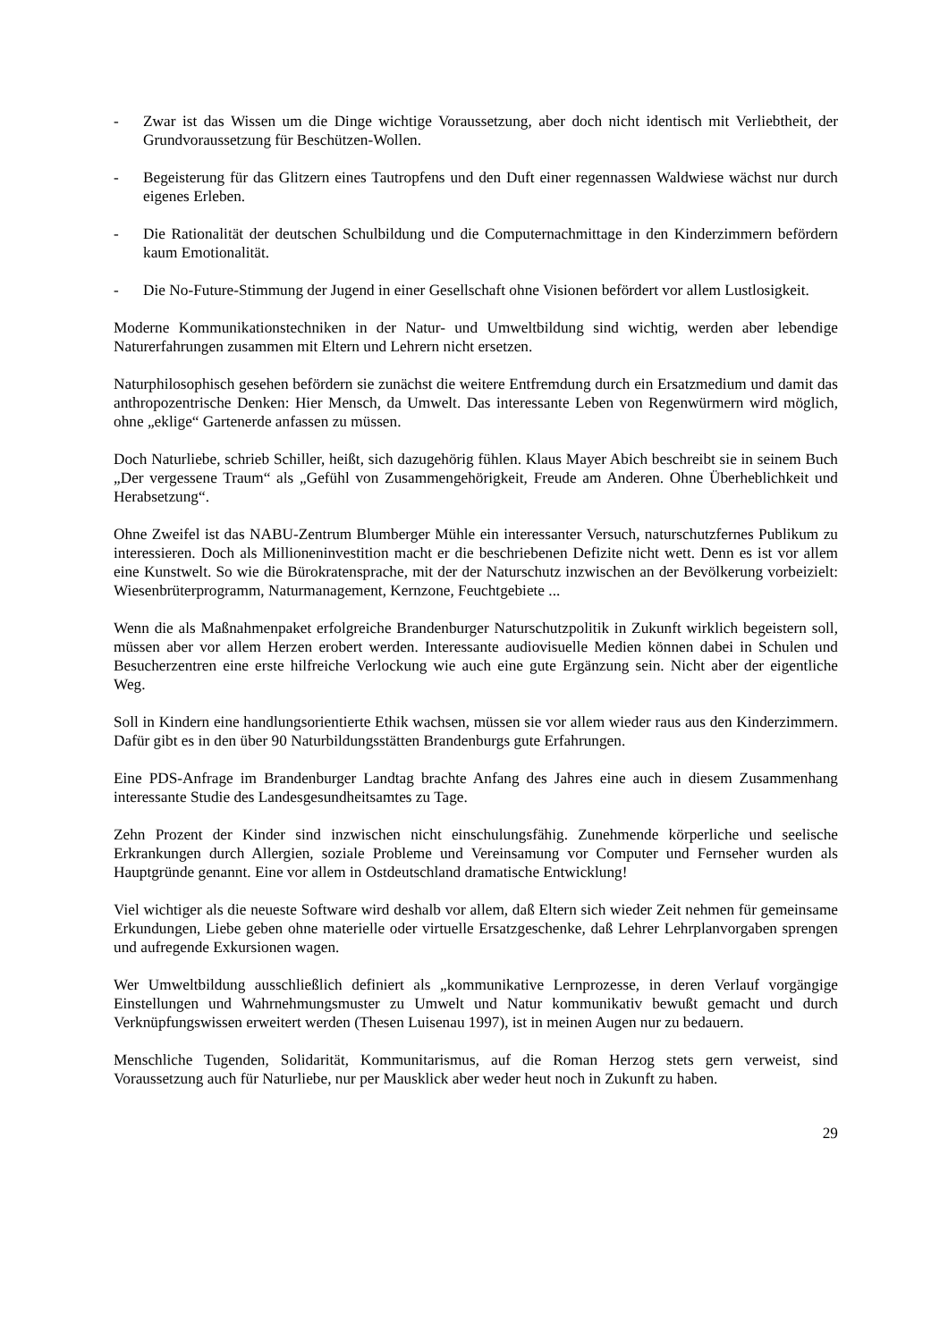- Zwar ist das Wissen um die Dinge wichtige Voraussetzung, aber doch nicht identisch mit Verliebtheit, der Grundvoraussetzung für Beschützen-Wollen.
- Begeisterung für das Glitzern eines Tautropfens und den Duft einer regennassen Waldwiese wächst nur durch eigenes Erleben.
- Die Rationalität der deutschen Schulbildung und die Computernachmittage in den Kinderzimmern befördern kaum Emotionalität.
- Die No-Future-Stimmung der Jugend in einer Gesellschaft ohne Visionen befördert vor allem Lustlosigkeit.
Moderne Kommunikationstechniken in der Natur- und Umweltbildung sind wichtig, werden aber lebendige Naturerfahrungen zusammen mit Eltern und Lehrern nicht ersetzen.
Naturphilosophisch gesehen befördern sie zunächst die weitere Entfremdung durch ein Ersatzmedium und damit das anthropozentrische Denken: Hier Mensch, da Umwelt. Das interessante Leben von Regenwürmern wird möglich, ohne „eklige“ Gartenerde anfassen zu müssen.
Doch Naturliebe, schrieb Schiller, heißt, sich dazugehörig fühlen. Klaus Mayer Abich beschreibt sie in seinem Buch „Der vergessene Traum“ als „Gefühl von Zusammengehörigkeit, Freude am Anderen. Ohne Überheblichkeit und Herabsetzung“.
Ohne Zweifel ist das NABU-Zentrum Blumberger Mühle ein interessanter Versuch, naturschutzfernes Publikum zu interessieren. Doch als Millioneninvestition macht er die beschriebenen Defizite nicht wett. Denn es ist vor allem eine Kunstwelt. So wie die Bürokratensprache, mit der der Naturschutz inzwischen an der Bevölkerung vorbeizielt: Wiesenbrüterprogramm, Naturmanagement, Kernzone, Feuchtgebiete ...
Wenn die als Maßnahmenpaket erfolgreiche Brandenburger Naturschutzpolitik in Zukunft wirklich begeistern soll, müssen aber vor allem Herzen erobert werden. Interessante audiovisuelle Medien können dabei in Schulen und Besucherzentren eine erste hilfreiche Verlockung wie auch eine gute Ergänzung sein. Nicht aber der eigentliche Weg.
Soll in Kindern eine handlungsorientierte Ethik wachsen, müssen sie vor allem wieder raus aus den Kinderzimmern. Dafür gibt es in den über 90 Naturbildungsstätten Brandenburgs gute Erfahrungen.
Eine PDS-Anfrage im Brandenburger Landtag brachte Anfang des Jahres eine auch in diesem Zusammenhang interessante Studie des Landesgesundheitsamtes zu Tage.
Zehn Prozent der Kinder sind inzwischen nicht einschulungsfähig. Zunehmende körperliche und seelische Erkrankungen durch Allergien, soziale Probleme und Vereinsamung vor Computer und Fernseher wurden als Hauptgründe genannt. Eine vor allem in Ostdeutschland dramatische Entwicklung!
Viel wichtiger als die neueste Software wird deshalb vor allem, daß Eltern sich wieder Zeit nehmen für gemeinsame Erkundungen, Liebe geben ohne materielle oder virtuelle Ersatzgeschenke, daß Lehrer Lehrplanvorgaben sprengen und aufregende Exkursionen wagen.
Wer Umweltbildung ausschließlich definiert als „kommunikative Lernprozesse, in deren Verlauf vorgängige Einstellungen und Wahrnehmungsmuster zu Umwelt und Natur kommunikativ bewußt gemacht und durch Verknüpfungswissen erweitert werden (Thesen Luisenau 1997), ist in meinen Augen nur zu bedauern.
Menschliche Tugenden, Solidarität, Kommunitarismus, auf die Roman Herzog stets gern verweist, sind Voraussetzung auch für Naturliebe, nur per Mausklick aber weder heut noch in Zukunft zu haben.
29